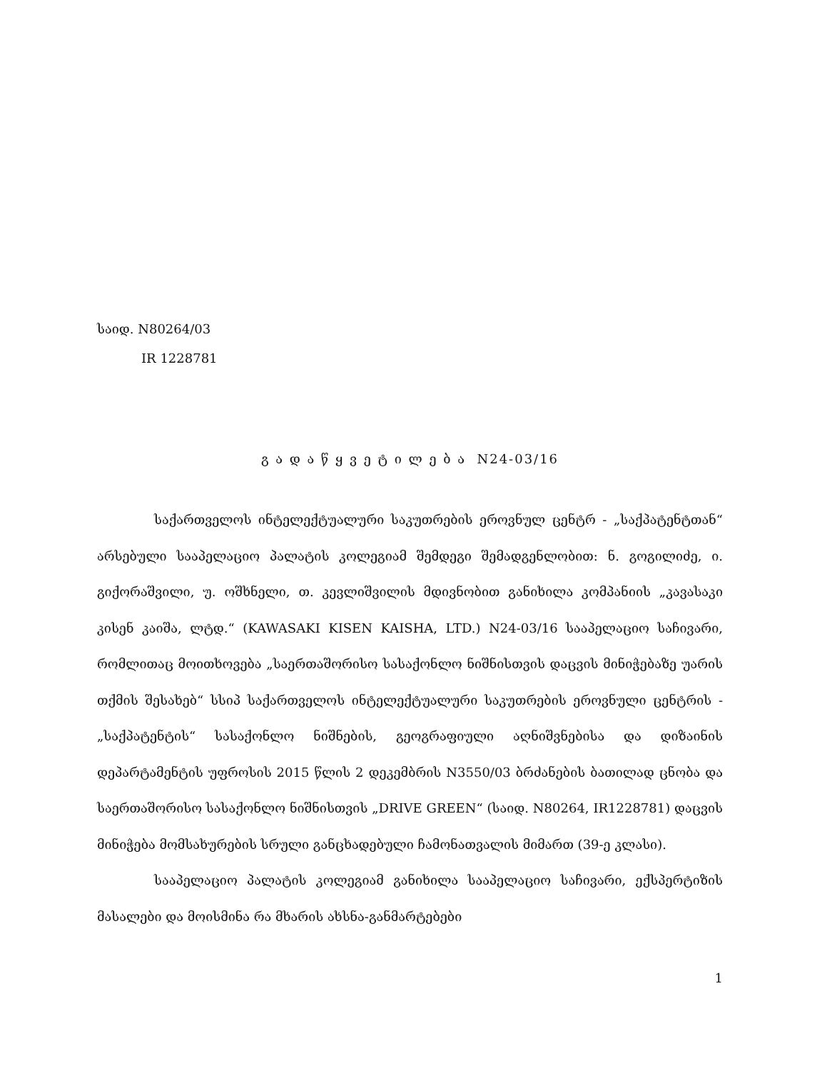საიდ. N80264/03
IR 1228781
გ ა დ ა წ ყ ვ ე ტ ი ლ ე ბ ა N24-03/16
საქართველოს ინტელექტუალური საკუთრების ეროვნულ ცენტრ - „საქპატენტთან“ არსებული სააპელაციო პალატის კოლეგიამ შემდეგი შემადგენლობით: ნ. გოგილიძე, ი. გიქორაშვილი, უ. ოშხნელი, თ. კევლიშვილის მდივნობით განიხილა კომპანიის „კავასაკი კისენ კაიშა, ლტდ.“ (KAWASAKI KISEN KAISHA, LTD.) N24-03/16 სააპელაციო საჩივარი, რომლითაც მოითხოვება „საერთაშორისო სასაქონლო ნიშნისთვის დაცვის მინიჭებაზე უარის თქმის შესახებ“ სსიპ საქართველოს ინტელექტუალური საკუთრების ეროვნული ცენტრის - „საქპატენტის“ სასაქონლო ნიშნების, გეოგრაფიული აღნიშვნებისა და დიზაინის დეპარტამენტის უფროსის 2015 წლის 2 დეკემბრის N3550/03 ბრძანების ბათილად ცნობა და საერთაშორისო სასაქონლო ნიშნისთვის „DRIVE GREEN“ (საიდ. N80264, IR1228781) დაცვის მინიჭება მომსახურების სრული განცხადებული ჩამონათვალის მიმართ (39-ე კლასი).
სააპელაციო პალატის კოლეგიამ განიხილა სააპელაციო საჩივარი, ექსპერტიზის მასალები და მოისმინა რა მხარის ახსნა-განმარტებები
1